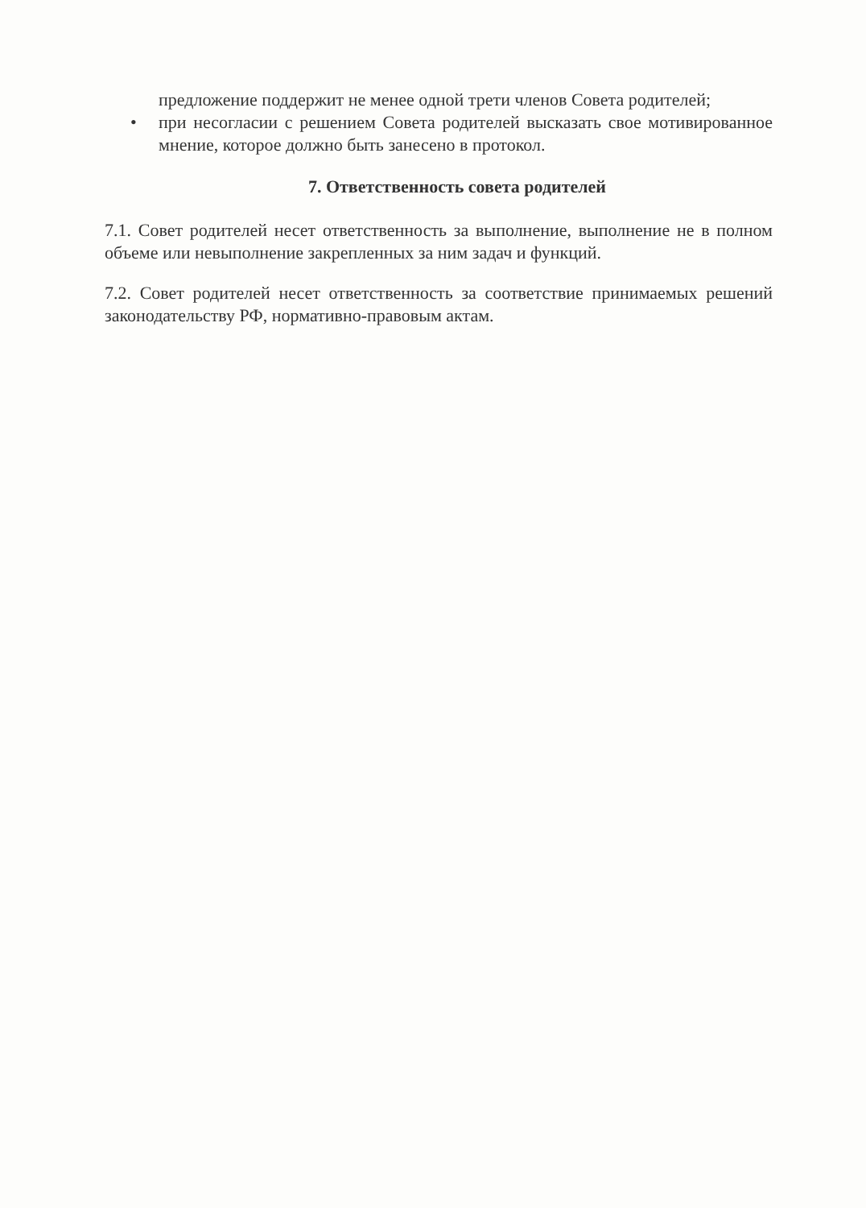предложение поддержит не менее одной трети членов Совета родителей;
• при несогласии с решением Совета родителей высказать свое мотивированное мнение, которое должно быть занесено в протокол.
7. Ответственность совета родителей
7.1. Совет родителей несет ответственность за выполнение, выполнение не в полном объеме или невыполнение закрепленных за ним задач и функций.
7.2. Совет родителей несет ответственность за соответствие принимаемых решений законодательству РФ, нормативно-правовым актам.